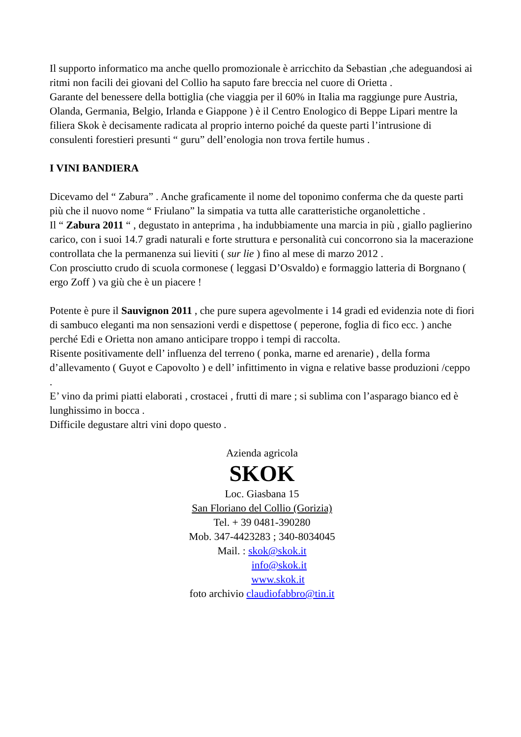Il supporto informatico ma anche quello promozionale è arricchito da Sebastian ,che adeguandosi ai ritmi non facili dei giovani del Collio ha saputo fare breccia nel cuore di Orietta .
Garante del benessere della bottiglia (che viaggia per il 60% in Italia ma raggiunge pure Austria, Olanda, Germania, Belgio, Irlanda e Giappone ) è il Centro Enologico di Beppe Lipari mentre la filiera Skok è decisamente radicata al proprio interno poiché da queste parti l’intrusione di consulenti forestieri presunti “ guru” dell’enologia non trova fertile humus .
I VINI BANDIERA
Dicevamo del “ Zabura” . Anche graficamente il nome del toponimo conferma che da queste parti più che il nuovo nome “ Friulano” la simpatia va tutta alle caratteristiche organolettiche .
Il “ Zabura 2011 “ , degustato in anteprima , ha indubbiamente una marcia in più , giallo paglierino carico, con i suoi 14.7 gradi naturali e forte struttura e personalità cui concorrono sia la macerazione controllata che la permanenza sui lieviti ( sur lie ) fino al mese di marzo 2012 .
Con prosciutto crudo di scuola cormonese ( leggasi D’Osvaldo) e formaggio latteria di Borgnano ( ergo Zoff ) va giù che è un piacere !
Potente è pure il Sauvignon 2011 , che pure supera agevolmente i 14 gradi ed evidenzia note di fiori di sambuco eleganti ma non sensazioni verdi e dispettose ( peperone, foglia di fico ecc. ) anche perché Edi e Orietta non amano anticipare troppo i tempi di raccolta.
Risente positivamente dell’ influenza del terreno ( ponka, marne ed arenarie) , della forma d’allevamento ( Guyot e Capovolto ) e dell’ infittimento in vigna e relative basse produzioni /ceppo .
E’ vino da primi piatti elaborati , crostacei , frutti di mare ; si sublima con l’asparago bianco ed è lunghissimo in bocca .
Difficile degustare altri vini dopo questo .
Azienda agricola
SKOK
Loc. Giasbana 15
San Floriano del Collio (Gorizia)
Tel. + 39 0481-390280
Mob. 347-4423283 ; 340-8034045
Mail. : skok@skok.it
info@skok.it
www.skok.it
foto archivio claudiofabbro@tin.it